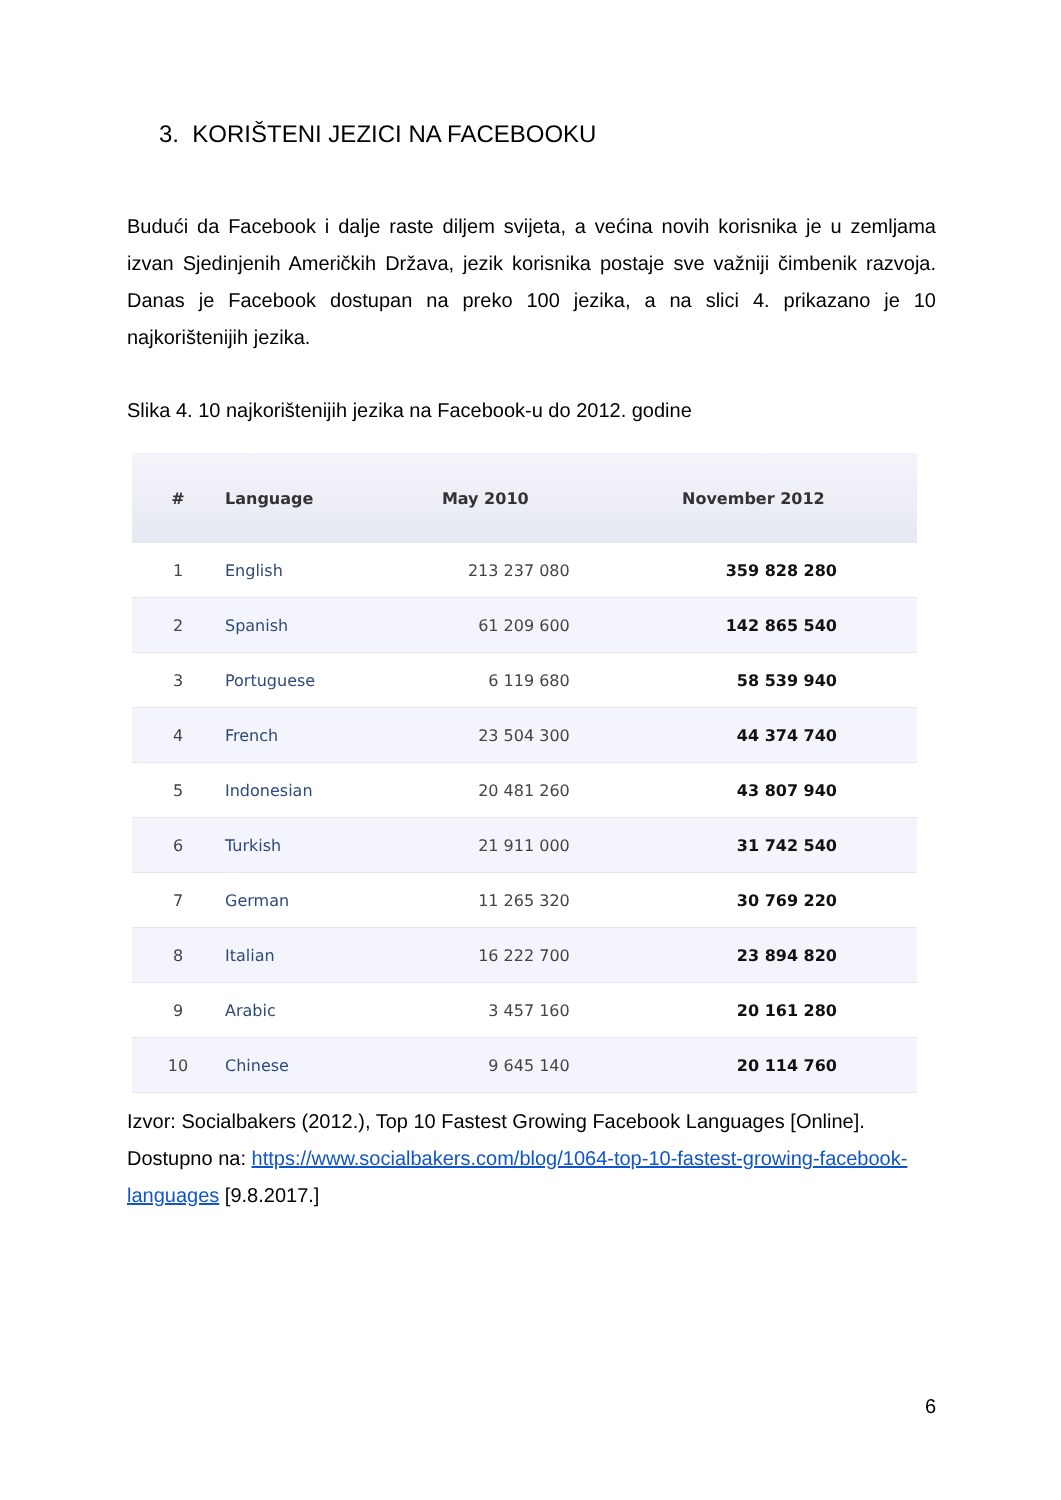3. KORIŠTENI JEZICI NA FACEBOOKU
Budući da Facebook i dalje raste diljem svijeta, a većina novih korisnika je u zemljama izvan Sjedinjenih Američkih Država, jezik korisnika postaje sve važniji čimbenik razvoja. Danas je Facebook dostupan na preko 100 jezika, a na slici 4. prikazano je 10 najkorištenijih jezika.
Slika 4. 10 najkorištenijih jezika na Facebook-u do 2012. godine
| # | Language | May 2010 | November 2012 |
| --- | --- | --- | --- |
| 1 | English | 213 237 080 | 359 828 280 |
| 2 | Spanish | 61 209 600 | 142 865 540 |
| 3 | Portuguese | 6 119 680 | 58 539 940 |
| 4 | French | 23 504 300 | 44 374 740 |
| 5 | Indonesian | 20 481 260 | 43 807 940 |
| 6 | Turkish | 21 911 000 | 31 742 540 |
| 7 | German | 11 265 320 | 30 769 220 |
| 8 | Italian | 16 222 700 | 23 894 820 |
| 9 | Arabic | 3 457 160 | 20 161 280 |
| 10 | Chinese | 9 645 140 | 20 114 760 |
Izvor: Socialbakers (2012.), Top 10 Fastest Growing Facebook Languages [Online]. Dostupno na: https://www.socialbakers.com/blog/1064-top-10-fastest-growing-facebook-languages [9.8.2017.]
6